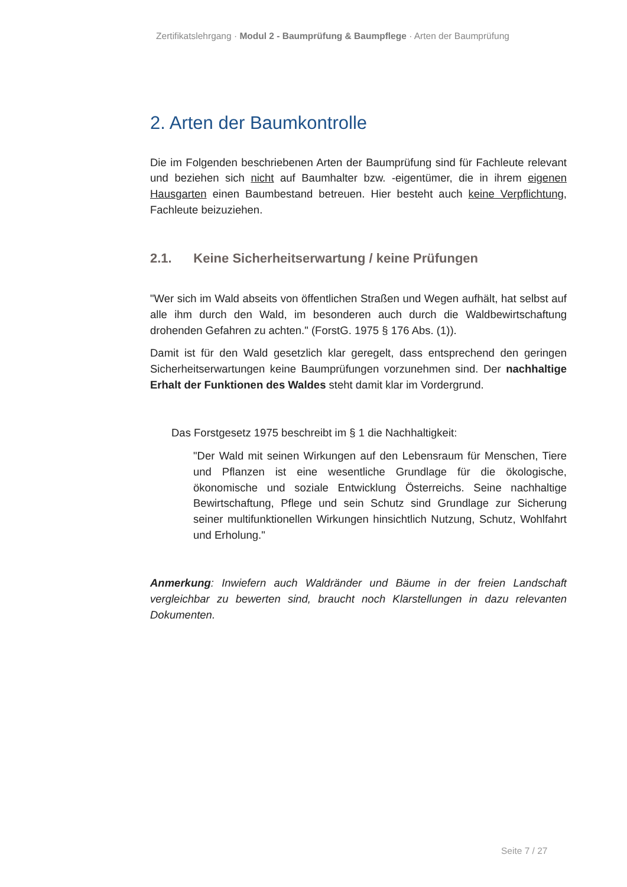Zertifikatslehrgang · Modul 2 - Baumprüfung & Baumpflege · Arten der Baumprüfung
2. Arten der Baumkontrolle
Die im Folgenden beschriebenen Arten der Baumprüfung sind für Fachleute relevant und beziehen sich nicht auf Baumhalter bzw. -eigentümer, die in ihrem eigenen Hausgarten einen Baumbestand betreuen. Hier besteht auch keine Verpflichtung, Fachleute beizuziehen.
2.1. Keine Sicherheitserwartung / keine Prüfungen
"Wer sich im Wald abseits von öffentlichen Straßen und Wegen aufhält, hat selbst auf alle ihm durch den Wald, im besonderen auch durch die Waldbewirt­schaftung drohenden Gefahren zu achten." (ForstG. 1975 § 176 Abs. (1)).
Damit ist für den Wald gesetzlich klar geregelt, dass entsprechend den geringen Sicherheitserwartungen keine Baumprüfungen vorzunehmen sind. Der nachhaltige Erhalt der Funktionen des Waldes steht damit klar im Vordergrund.
Das Forstgesetz 1975 beschreibt im § 1 die Nachhaltigkeit:
"Der Wald mit seinen Wirkungen auf den Lebensraum für Menschen, Tiere und Pflanzen ist eine wesentliche Grundlage für die ökologische, ökonomische und soziale Entwicklung Österreichs. Seine nachhaltige Bewirtschaftung, Pflege und sein Schutz sind Grundlage zur Sicherung seiner multifunktionellen Wirkungen hinsichtlich Nutzung, Schutz, Wohlfahrt und Erholung."
Anmerkung: Inwiefern auch Waldränder und Bäume in der freien Landschaft vergleichbar zu bewerten sind, braucht noch Klarstellungen in dazu relevanten Dokumenten.
Seite 7 / 27